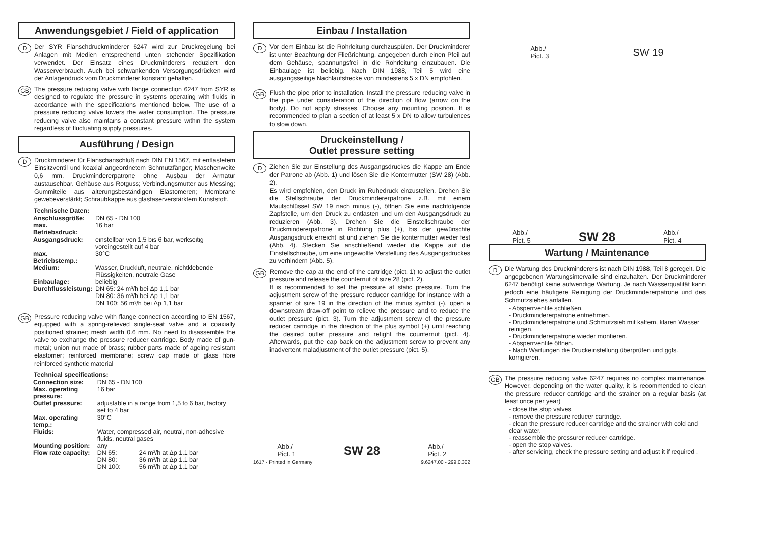Anwendungsgebiet / Field of application
D
Der SYR Flanschdruckminderer 6247 wird zur Druckregelung bei Anlagen mit Medien entsprechend unten stehender Spezifikation verwendet. Der Einsatz eines Druckminderers reduziert den Wasserverbrauch. Auch bei schwankenden Versorgungsdrücken wird der Anlagendruck vom Druckminderer konstant gehalten.
GB
The pressure reducing valve with flange connection 6247 from SYR is designed to regulate the pressure in systems operating with fluids in accordance with the specifications mentioned below. The use of a pressure reducing valve lowers the water consumption. The pressure reducing valve also maintains a constant pressure within the system regardless of fluctuating supply pressures.
Ausführung / Design
D
Druckminderer für Flanschanschluß nach DIN EN 1567, mit entlastetem Einsitzventil und koaxial angeordnetem Schmutzfänger; Maschenweite 0,6 mm. Druckminderer­patrone ohne Ausbau der Armatur austauschbar. Gehäuse aus Rotguss; Verbindungsmutter aus Messing; Gummiteile aus alterungsbeständigen Elastomeren; Membrane gewebeverstärkt; Schraubkappe aus glasfaserverstärktem Kunststoff.
| Technische Daten: | |
| --- | --- |
| Anschlussgröße: | DN 65 - DN 100 |
| max. Betriebsdruck: | 16 bar |
| Ausgangsdruck: | einstellbar von 1,5 bis 6 bar, werkseitig voreingestellt auf 4 bar |
| max. Betriebstemp.: | 30°C |
| Medium: | Wasser, Druckluft, neutrale, nichtklebende Flüssigkeiten, neutrale Gase |
| Einbaulage: | beliebig |
| Durchflussleistung: | DN 65: 24 m³/h bei Δp 1,1 bar DN 80: 36 m³/h bei Δp 1,1 bar DN 100: 56 m³/h bei Δp 1,1 bar |
GB
Pressure reducing valve with flange connection according to EN 1567, equipped with a spring-relieved single-seat valve and a coaxially positioned strainer; mesh width 0.6 mm. No need to disassemble the valve to exchange the pressure reducer cartridge. Body made of gun-metal; union nut made of brass; rubber parts made of ageing resistant elastomer; reinforced membrane; screw cap made of glass fibre reinforced synthetic material
| Technical specifications: | | |
| --- | --- | --- |
| Connection size: | DN 65 - DN 100 | |
| Max. operating pressure: | 16 bar | |
| Outlet pressure: | adjustable in a range from 1,5 to 6 bar, factory set to 4 bar | |
| Max. operating temp.: | 30°C | |
| Fluids: | Water, compressed air, neutral, non-adhesive fluids, neutral gases | |
| Mounting position: | any | |
| Flow rate capacity: | DN 65: | 24 m³/h at Δp 1.1 bar |
| | DN 80: | 36 m³/h at Δp 1.1 bar |
| | DN 100: | 56 m³/h at Δp 1.1 bar |
Einbau / Installation
D
Vor dem Einbau ist die Rohrleitung durchzuspülen. Der Druckminderer ist unter Beachtung der Fließrichtung, angegeben durch einen Pfeil auf dem Gehäuse, spannungsfrei in die Rohrleitung einzubauen. Die Einbaulage ist beliebig. Nach DIN 1988, Teil 5 wird eine ausgangsseitige Nachlaufstrecke von mindestens 5 x DN empfohlen.
GB
Flush the pipe prior to installation. Install the pressure reducing valve in the pipe under consideration of the direction of flow (arrow on the body). Do not apply stresses. Choose any mounting position. It is recommended to plan a section of at least 5 x DN to allow turbulences to slow down.
Druckeinstellung /
Outlet pressure setting
D
Ziehen Sie zur Einstellung des Ausgangsdruckes die Kappe am Ende der Patrone ab (Abb. 1) und lösen Sie die Kontermutter (SW 28) (Abb. 2).
Es wird empfohlen, den Druck im Ruhedruck einzustellen. Drehen Sie die Stellschraube der Druckminderer­patrone z.B. mit einem Maulschlüssel SW 19 nach minus (-), öffnen Sie eine nachfolgende Zapfstelle, um den Druck zu entlasten und um den Ausgangsdruck zu reduzieren (Abb. 3). Drehen Sie die Einstellschraube der Druckminderer­patrone in Richtung plus (+), bis der gewünschte Ausgangsdruck erreicht ist und ziehen Sie die kontermutter wieder fest (Abb. 4). Stecken Sie anschließend wieder die Kappe auf die Einstellschraube, um eine ungewollte Verstellung des Ausgangsdruckes zu verhindern (Abb. 5).
GB
Remove the cap at the end of the cartridge (pict. 1) to adjust the outlet pressure and release the counternut of size 28 (pict. 2).
It is recommended to set the pressure at static pressure. Turn the adjustment screw of the pressure reducer cartridge for instance with a spanner of size 19 in the direction of the minus symbol (-), open a downstream draw-off point to relieve the pressure and to reduce the outlet pressure (pict. 3). Turn the adjustment screw of the pressure reducer cartridge in the direction of the plus symbol (+) until reaching the desired outlet pressure and retight the counternut (pict. 4). Afterwards, put the cap back on the adjustment screw to prevent any inadvertent maladjustment of the outlet pressure (pict. 5).
Abb./
Pict. 1 SW 28 Abb./
Pict. 2
1617 - Printed in Germany 9.6247.00 - 299.0.302
Abb./
Pict. 3 SW 19
Abb./
Pict. 5 SW 28 Abb./
Pict. 4
Wartung / Maintenance
D
Die Wartung des Druckminderers ist nach DIN 1988, Teil 8 geregelt. Die angegebenen Wartungsintervalle sind einzuhalten. Der Druckminderer 6247 benötigt keine aufwendige Wartung. Je nach Wasserqualität kann jedoch eine häufigere Reinigung der Druckminderer­patrone und des Schmutzsiebes anfallen.
- Absperrventile schließen.
- Druckminderer­patrone entnehmen.
- Druckminderer­patrone und Schmutzsieb mit kaltem, klaren Wasser reinigen.
- Druckminderer­patrone wieder montieren.
- Absperrventile öffnen.
- Nach Wartungen die Druckeinstellung überprüfen und ggfs. korrigieren.
GB
The pressure reducing valve 6247 requires no complex maintenance. However, depending on the water quality, it is recommended to clean the pressure reducer cartridge and the strainer on a regular basis (at least once per year)
- close the stop valves.
- remove the pressure reducer cartridge.
- clean the pressure reducer cartridge and the strainer with cold and clear water.
- reassemble the pressurer reducer cartridge.
- open the stop valves.
- after servicing, check the pressure setting and adjust it if required .